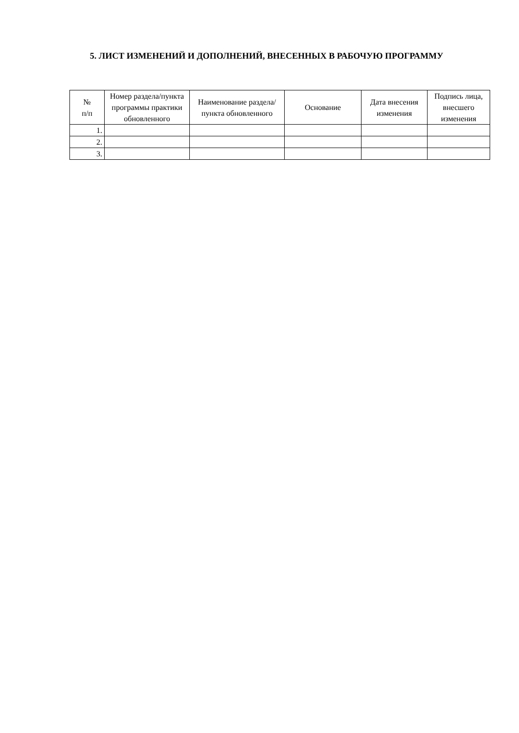5. ЛИСТ ИЗМЕНЕНИЙ И ДОПОЛНЕНИЙ, ВНЕСЕННЫХ В РАБОЧУЮ ПРОГРАММУ
| № п/п | Номер раздела/пункта программы практики обновленного | Наименование раздела/пункта обновленного | Основание | Дата внесения изменения | Подпись лица, внесшего изменения |
| --- | --- | --- | --- | --- | --- |
| 1. | | | | | |
| 2. | | | | | |
| 3. | | | | | |